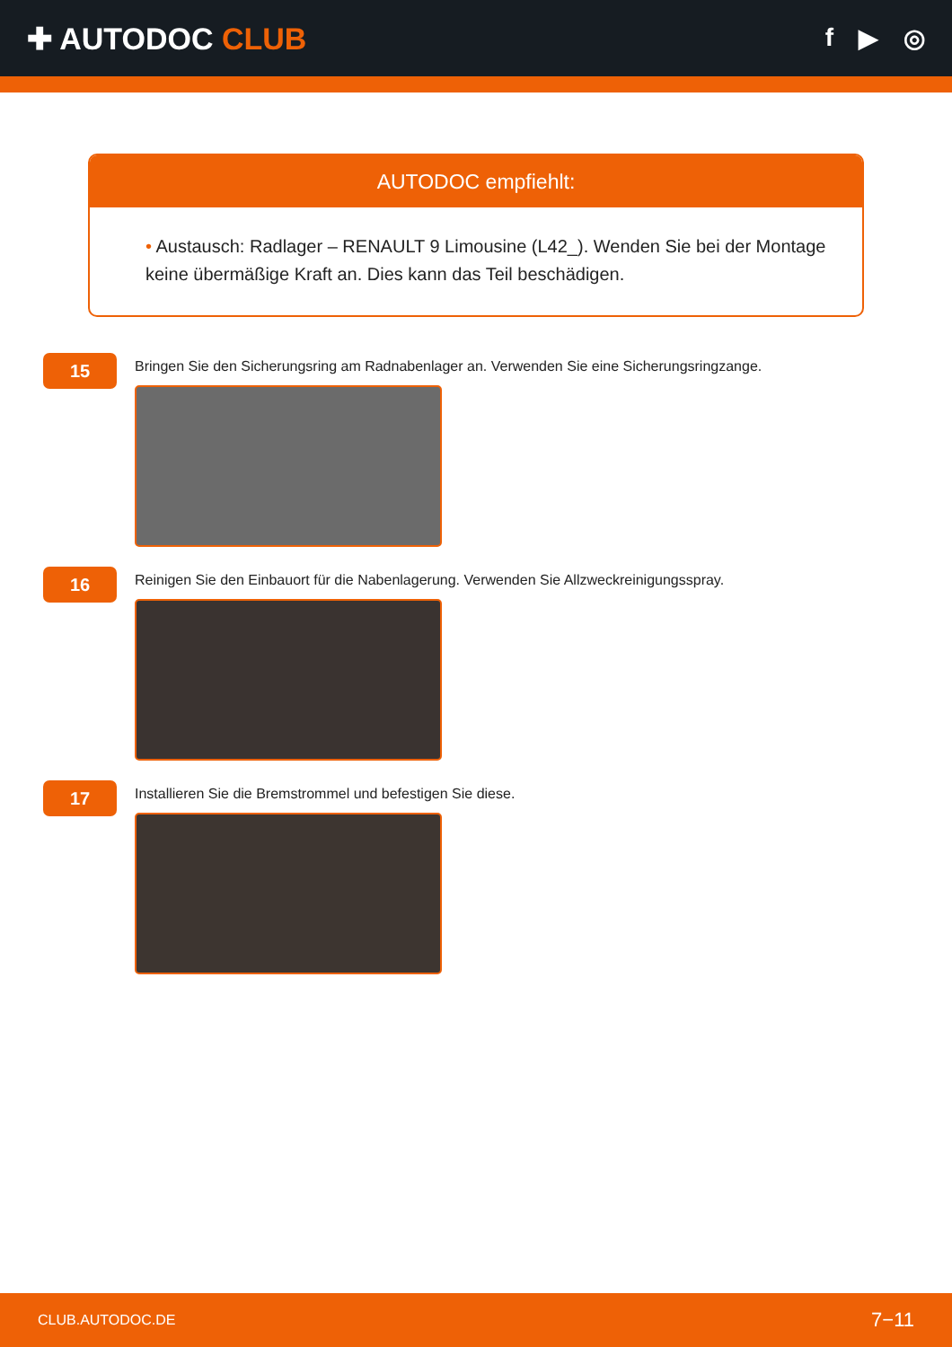✚ AUTODOC CLUB
f ▶ ◎
AUTODOC empfiehlt:
• Austausch: Radlager – RENAULT 9 Limousine (L42_). Wenden Sie bei der Montage keine übermäßige Kraft an. Dies kann das Teil beschädigen.
15
Bringen Sie den Sicherungsring am Radnabenlager an. Verwenden Sie eine Sicherungsringzange.
16
Reinigen Sie den Einbauort für die Nabenlagerung. Verwenden Sie Allzweckreinigungsspray.
17
Installieren Sie die Bremstrommel und befestigen Sie diese.
CLUB.AUTODOC.DE 7−11